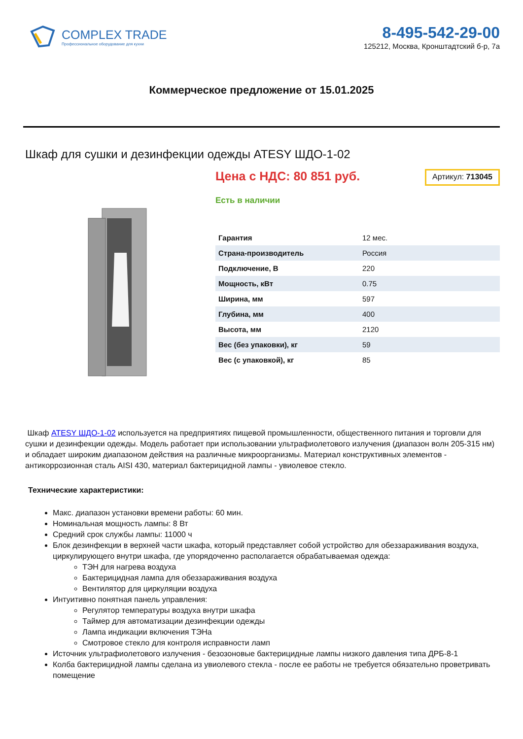COMPLEX TRADE
Профессиональное оборудование для кухни
8-495-542-29-00
125212, Москва, Кронштадтский б-р, 7а
Коммерческое предложение от 15.01.2025
Шкаф для сушки и дезинфекции одежды ATESY ШДО-1-02
Цена с НДС: 80 851 руб.
Артикул: 713045
Есть в наличии
| Гарантия | 12 мес. |
| Страна-производитель | Россия |
| Подключение, В | 220 |
| Мощность, кВт | 0.75 |
| Ширина, мм | 597 |
| Глубина, мм | 400 |
| Высота, мм | 2120 |
| Вес (без упаковки), кг | 59 |
| Вес (с упаковкой), кг | 85 |
Шкаф ATESY ШДО-1-02 используется на предприятиях пищевой промышленности, общественного питания и торговли для сушки и дезинфекции одежды. Модель работает при использовании ультрафиолетового излучения (диапазон волн 205-315 нм) и обладает широким диапазоном действия на различные микроорганизмы. Материал конструктивных элементов - антикоррозионная сталь AISI 430, материал бактерицидной лампы - увиолевое стекло.
Технические характеристики:
Макс. диапазон установки времени работы: 60 мин.
Номинальная мощность лампы: 8 Вт
Средний срок службы лампы: 11000 ч
Блок дезинфекции в верхней части шкафа, который представляет собой устройство для обеззараживания воздуха, циркулирующего внутри шкафа, где упорядоченно располагается обрабатываемая одежда:
ТЭН для нагрева воздуха
Бактерицидная лампа для обеззараживания воздуха
Вентилятор для циркуляции воздуха
Интуитивно понятная панель управления:
Регулятор температуры воздуха внутри шкафа
Таймер для автоматизации дезинфекции одежды
Лампа индикации включения ТЭНа
Смотровое стекло для контроля исправности ламп
Источник ультрафиолетового излучения - безозоновые бактерицидные лампы низкого давления типа ДРБ-8-1
Колба бактерицидной лампы сделана из увиолевого стекла - после ее работы не требуется обязательно проветривать помещение